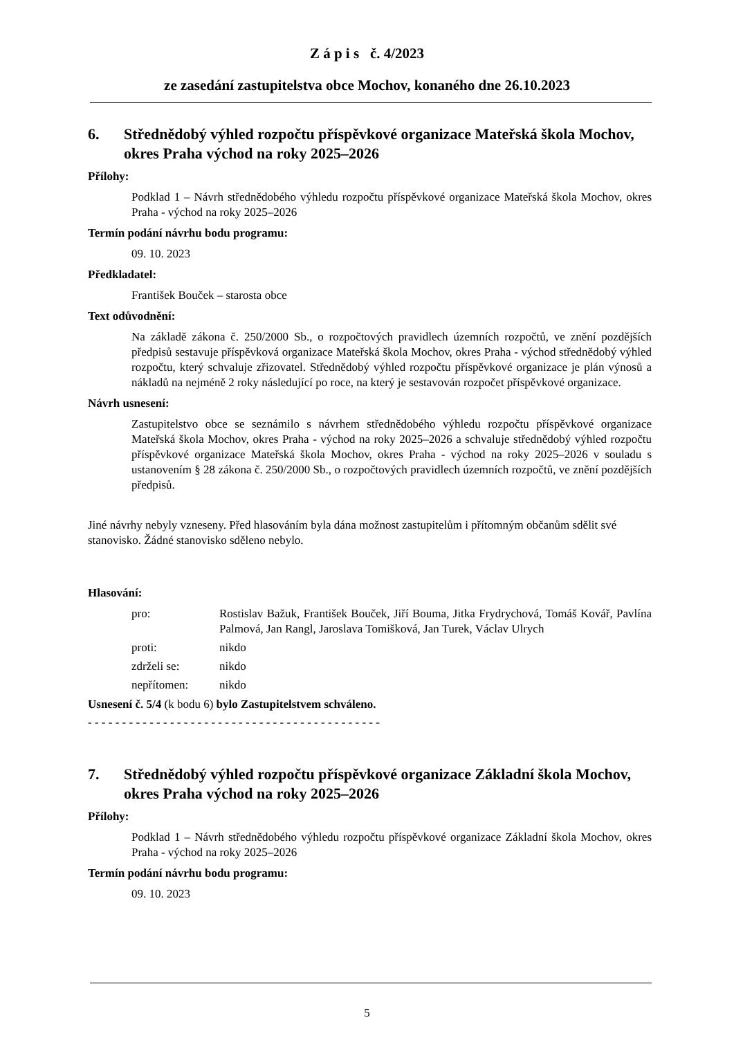Z á p i s č. 4/2023
ze zasedání zastupitelstva obce Mochov, konaného dne 26.10.2023
6. Střednědobý výhled rozpočtu příspěvkové organizace Mateřská škola Mochov, okres Praha východ na roky 2025–2026
Přílohy:
Podklad 1 – Návrh střednědobého výhledu rozpočtu příspěvkové organizace Mateřská škola Mochov, okres Praha - východ na roky 2025–2026
Termín podání návrhu bodu programu:
09. 10. 2023
Předkladatel:
František Bouček – starosta obce
Text odůvodnění:
Na základě zákona č. 250/2000 Sb., o rozpočtových pravidlech územních rozpočtů, ve znění pozdějších předpisů sestavuje příspěvková organizace Mateřská škola Mochov, okres Praha - východ střednědobý výhled rozpočtu, který schvaluje zřizovatel. Střednědobý výhled rozpočtu příspěvkové organizace je plán výnosů a nákladů na nejméně 2 roky následující po roce, na který je sestavován rozpočet příspěvkové organizace.
Návrh usnesení:
Zastupitelstvo obce se seznámilo s návrhem střednědobého výhledu rozpočtu příspěvkové organizace Mateřská škola Mochov, okres Praha - východ na roky 2025–2026 a schvaluje střednědobý výhled rozpočtu příspěvkové organizace Mateřská škola Mochov, okres Praha - východ na roky 2025–2026 v souladu s ustanovením § 28 zákona č. 250/2000 Sb., o rozpočtových pravidlech územních rozpočtů, ve znění pozdějších předpisů.
Jiné návrhy nebyly vzneseny. Před hlasováním byla dána možnost zastupitelům i přítomným občanům sdělit své stanovisko. Žádné stanovisko sděleno nebylo.
Hlasování:
pro:
Rostislav Bažuk, František Bouček, Jiří Bouma, Jitka Frydrychová, Tomáš Kovář, Pavlína Palmová, Jan Rangl, Jaroslava Tomišková, Jan Turek, Václav Ulrych
proti:
nikdo
zdrželi se:
nikdo
nepřítomen:
nikdo
Usnesení č. 5/4 (k bodu 6) bylo Zastupitelstvem schváleno.
- - - - - - - - - - - - - - - - - - - - - - - - - - - - - - - - - - - - - - - - - - -
7. Střednědobý výhled rozpočtu příspěvkové organizace Základní škola Mochov, okres Praha východ na roky 2025–2026
Přílohy:
Podklad 1 – Návrh střednědobého výhledu rozpočtu příspěvkové organizace Základní škola Mochov, okres Praha - východ na roky 2025–2026
Termín podání návrhu bodu programu:
09. 10. 2023
5